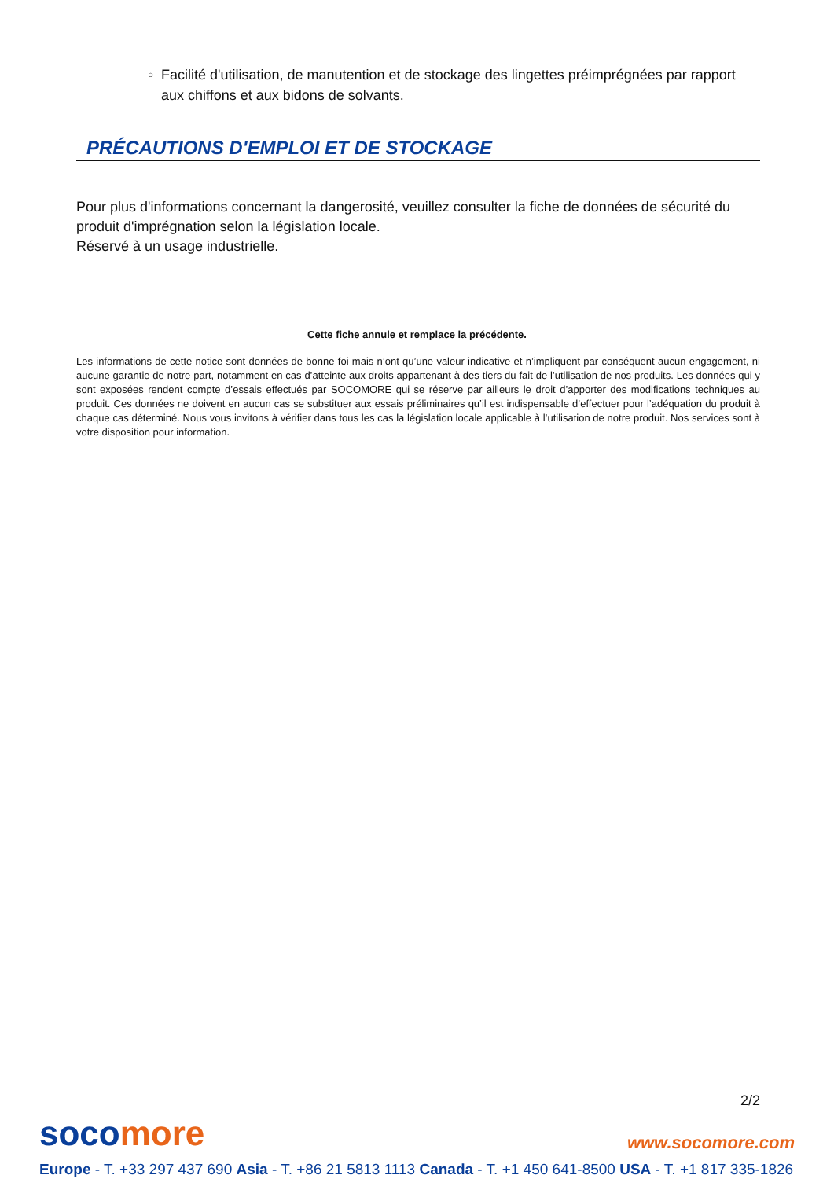○ Facilité d'utilisation, de manutention et de stockage des lingettes préimprégnées par rapport aux chiffons et aux bidons de solvants.
PRÉCAUTIONS D'EMPLOI ET DE STOCKAGE
Pour plus d'informations concernant la dangerosité, veuillez consulter la fiche de données de sécurité du produit d'imprégnation selon la législation locale.
Réservé à un usage industrielle.
Cette fiche annule et remplace la précédente.
Les informations de cette notice sont données de bonne foi mais n’ont qu’une valeur indicative et n’impliquent par conséquent aucun engagement, ni aucune garantie de notre part, notamment en cas d’atteinte aux droits appartenant à des tiers du fait de l’utilisation de nos produits. Les données qui y sont exposées rendent compte d’essais effectués par SOCOMORE qui se réserve par ailleurs le droit d’apporter des modifications techniques au produit. Ces données ne doivent en aucun cas se substituer aux essais préliminaires qu’il est indispensable d’effectuer pour l’adéquation du produit à chaque cas déterminé. Nous vous invitons à vérifier dans tous les cas la législation locale applicable à l’utilisation de notre produit. Nos services sont à votre disposition pour information.
2/2
socomore
www.socomore.com
Europe - T. +33 297 437 690 Asia - T. +86 21 5813 1113 Canada - T. +1 450 641-8500 USA - T. +1 817 335-1826